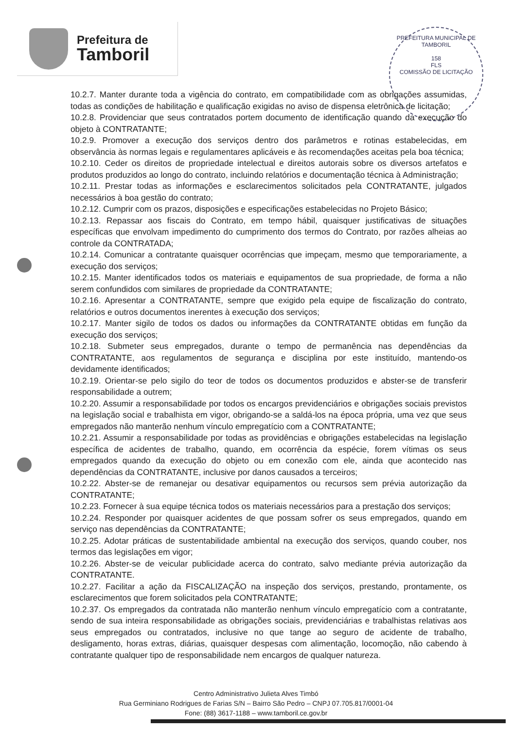Prefeitura de
Tamboril
PREFEITURA MUNICIPAL DE TAMBORIL
158
FLS
COMISSÃO DE LICITAÇÃO
10.2.7. Manter durante toda a vigência do contrato, em compatibilidade com as obrigações assumidas, todas as condições de habilitação e qualificação exigidas no aviso de dispensa eletrônica de licitação;
10.2.8. Providenciar que seus contratados portem documento de identificação quando da execução do objeto à CONTRATANTE;
10.2.9. Promover a execução dos serviços dentro dos parâmetros e rotinas estabelecidas, em observância às normas legais e regulamentares aplicáveis e às recomendações aceitas pela boa técnica;
10.2.10. Ceder os direitos de propriedade intelectual e direitos autorais sobre os diversos artefatos e produtos produzidos ao longo do contrato, incluindo relatórios e documentação técnica à Administração;
10.2.11. Prestar todas as informações e esclarecimentos solicitados pela CONTRATANTE, julgados necessários à boa gestão do contrato;
10.2.12. Cumprir com os prazos, disposições e especificações estabelecidas no Projeto Básico;
10.2.13. Repassar aos fiscais do Contrato, em tempo hábil, quaisquer justificativas de situações específicas que envolvam impedimento do cumprimento dos termos do Contrato, por razões alheias ao controle da CONTRATADA;
10.2.14. Comunicar a contratante quaisquer ocorrências que impeçam, mesmo que temporariamente, a execução dos serviços;
10.2.15. Manter identificados todos os materiais e equipamentos de sua propriedade, de forma a não serem confundidos com similares de propriedade da CONTRATANTE;
10.2.16. Apresentar a CONTRATANTE, sempre que exigido pela equipe de fiscalização do contrato, relatórios e outros documentos inerentes à execução dos serviços;
10.2.17. Manter sigilo de todos os dados ou informações da CONTRATANTE obtidas em função da execução dos serviços;
10.2.18. Submeter seus empregados, durante o tempo de permanência nas dependências da CONTRATANTE, aos regulamentos de segurança e disciplina por este instituído, mantendo-os devidamente identificados;
10.2.19. Orientar-se pelo sigilo do teor de todos os documentos produzidos e abster-se de transferir responsabilidade a outrem;
10.2.20. Assumir a responsabilidade por todos os encargos previdenciários e obrigações sociais previstos na legislação social e trabalhista em vigor, obrigando-se a saldá-los na época própria, uma vez que seus empregados não manterão nenhum vínculo empregatício com a CONTRATANTE;
10.2.21. Assumir a responsabilidade por todas as providências e obrigações estabelecidas na legislação específica de acidentes de trabalho, quando, em ocorrência da espécie, forem vítimas os seus empregados quando da execução do objeto ou em conexão com ele, ainda que acontecido nas dependências da CONTRATANTE, inclusive por danos causados a terceiros;
10.2.22. Abster-se de remanejar ou desativar equipamentos ou recursos sem prévia autorização da CONTRATANTE;
10.2.23. Fornecer à sua equipe técnica todos os materiais necessários para a prestação dos serviços;
10.2.24. Responder por quaisquer acidentes de que possam sofrer os seus empregados, quando em serviço nas dependências da CONTRATANTE;
10.2.25. Adotar práticas de sustentabilidade ambiental na execução dos serviços, quando couber, nos termos das legislações em vigor;
10.2.26. Abster-se de veicular publicidade acerca do contrato, salvo mediante prévia autorização da CONTRATANTE.
10.2.27. Facilitar a ação da FISCALIZAÇÃO na inspeção dos serviços, prestando, prontamente, os esclarecimentos que forem solicitados pela CONTRATANTE;
10.2.37. Os empregados da contratada não manterão nenhum vínculo empregatício com a contratante, sendo de sua inteira responsabilidade as obrigações sociais, previdenciárias e trabalhistas relativas aos seus empregados ou contratados, inclusive no que tange ao seguro de acidente de trabalho, desligamento, horas extras, diárias, quaisquer despesas com alimentação, locomoção, não cabendo à contratante qualquer tipo de responsabilidade nem encargos de qualquer natureza.
Centro Administrativo Julieta Alves Timbó
Rua Germiniano Rodrigues de Farias S/N – Bairro São Pedro – CNPJ 07.705.817/0001-04
Fone: (88) 3617-1188 – www.tamboril.ce.gov.br